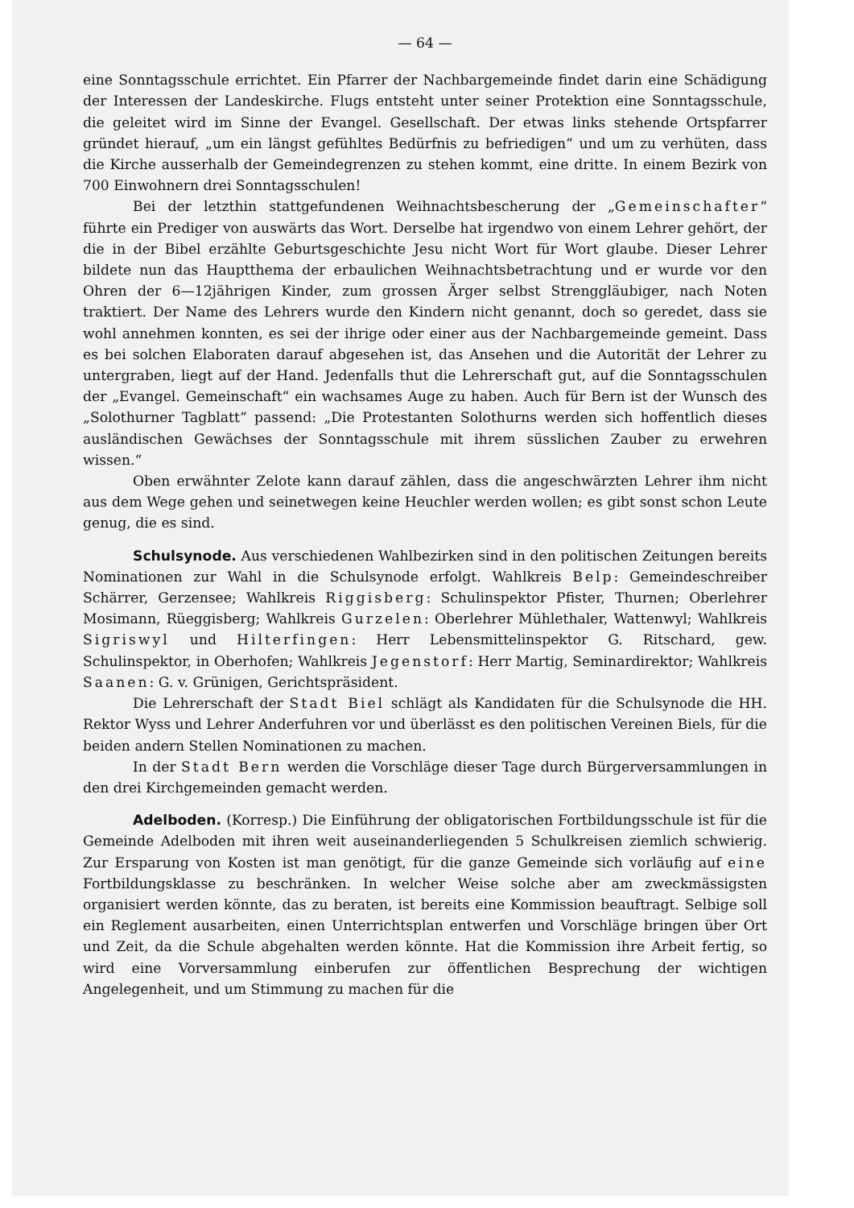— 64 —
eine Sonntagsschule errichtet. Ein Pfarrer der Nachbargemeinde findet darin eine Schädigung der Interessen der Landeskirche. Flugs entsteht unter seiner Protektion eine Sonntagsschule, die geleitet wird im Sinne der Evangel. Gesellschaft. Der etwas links stehende Ortspfarrer gründet hierauf, „um ein längst gefühltes Bedürfnis zu befriedigen“ und um zu verhüten, dass die Kirche ausserhalb der Gemeindegrenzen zu stehen kommt, eine dritte. In einem Bezirk von 700 Einwohnern drei Sonntagsschulen!
Bei der letzthin stattgefundenen Weihnachtsbescherung der „Gemeinschafter“ führte ein Prediger von auswärts das Wort. Derselbe hat irgendwo von einem Lehrer gehört, der die in der Bibel erzählte Geburtsgeschichte Jesu nicht Wort für Wort glaube. Dieser Lehrer bildete nun das Hauptthema der erbaulichen Weihnachtsbetrachtung und er wurde vor den Ohren der 6—12jährigen Kinder, zum grossen Ärger selbst Strenggläubiger, nach Noten traktiert. Der Name des Lehrers wurde den Kindern nicht genannt, doch so geredet, dass sie wohl annehmen konnten, es sei der ihrige oder einer aus der Nachbargemeinde gemeint. Dass es bei solchen Elaboraten darauf abgesehen ist, das Ansehen und die Autorität der Lehrer zu untergraben, liegt auf der Hand. Jedenfalls thut die Lehrerschaft gut, auf die Sonntagsschulen der „Evangel. Gemeinschaft“ ein wachsames Auge zu haben. Auch für Bern ist der Wunsch des „Solothurner Tagblatt“ passend: „Die Protestanten Solothurns werden sich hoffentlich dieses ausländischen Gewächses der Sonntagsschule mit ihrem süsslichen Zauber zu erwehren wissen.“
Oben erwähnter Zelote kann darauf zählen, dass die angeschwärzten Lehrer ihm nicht aus dem Wege gehen und seinetwegen keine Heuchler werden wollen; es gibt sonst schon Leute genug, die es sind.
Schulsynode. Aus verschiedenen Wahlbezirken sind in den politischen Zeitungen bereits Nominationen zur Wahl in die Schulsynode erfolgt. Wahlkreis Belp: Gemeindeschreiber Schärrer, Gerzensee; Wahlkreis Riggisberg: Schulinspektor Pfister, Thurnen; Oberlehrer Mosimann, Rüeggisberg; Wahlkreis Gurzelen: Oberlehrer Mühlethaler, Wattenwyl; Wahlkreis Sigriswyl und Hilterfingen: Herr Lebensmittelinspektor G. Ritschard, gew. Schulinspektor, in Oberhofen; Wahlkreis Jegenstorf: Herr Martig, Seminardirektor; Wahlkreis Saanen: G. v. Grünigen, Gerichtspräsident.
Die Lehrerschaft der Stadt Biel schlägt als Kandidaten für die Schulsynode die HH. Rektor Wyss und Lehrer Anderfuhren vor und überlässt es den politischen Vereinen Biels, für die beiden andern Stellen Nominationen zu machen.
In der Stadt Bern werden die Vorschläge dieser Tage durch Bürgerversammlungen in den drei Kirchgemeinden gemacht werden.
Adelboden. (Korresp.) Die Einführung der obligatorischen Fortbildungsschule ist für die Gemeinde Adelboden mit ihren weit auseinanderliegenden 5 Schulkreisen ziemlich schwierig. Zur Ersparung von Kosten ist man genötigt, für die ganze Gemeinde sich vorläufig auf eine Fortbildungsklasse zu beschränken. In welcher Weise solche aber am zweckmässigsten organisiert werden könnte, das zu beraten, ist bereits eine Kommission beauftragt. Selbige soll ein Reglement ausarbeiten, einen Unterrichtsplan entwerfen und Vorschläge bringen über Ort und Zeit, da die Schule abgehalten werden könnte. Hat die Kommission ihre Arbeit fertig, so wird eine Vorversammlung einberufen zur öffentlichen Besprechung der wichtigen Angelegenheit, und um Stimmung zu machen für die